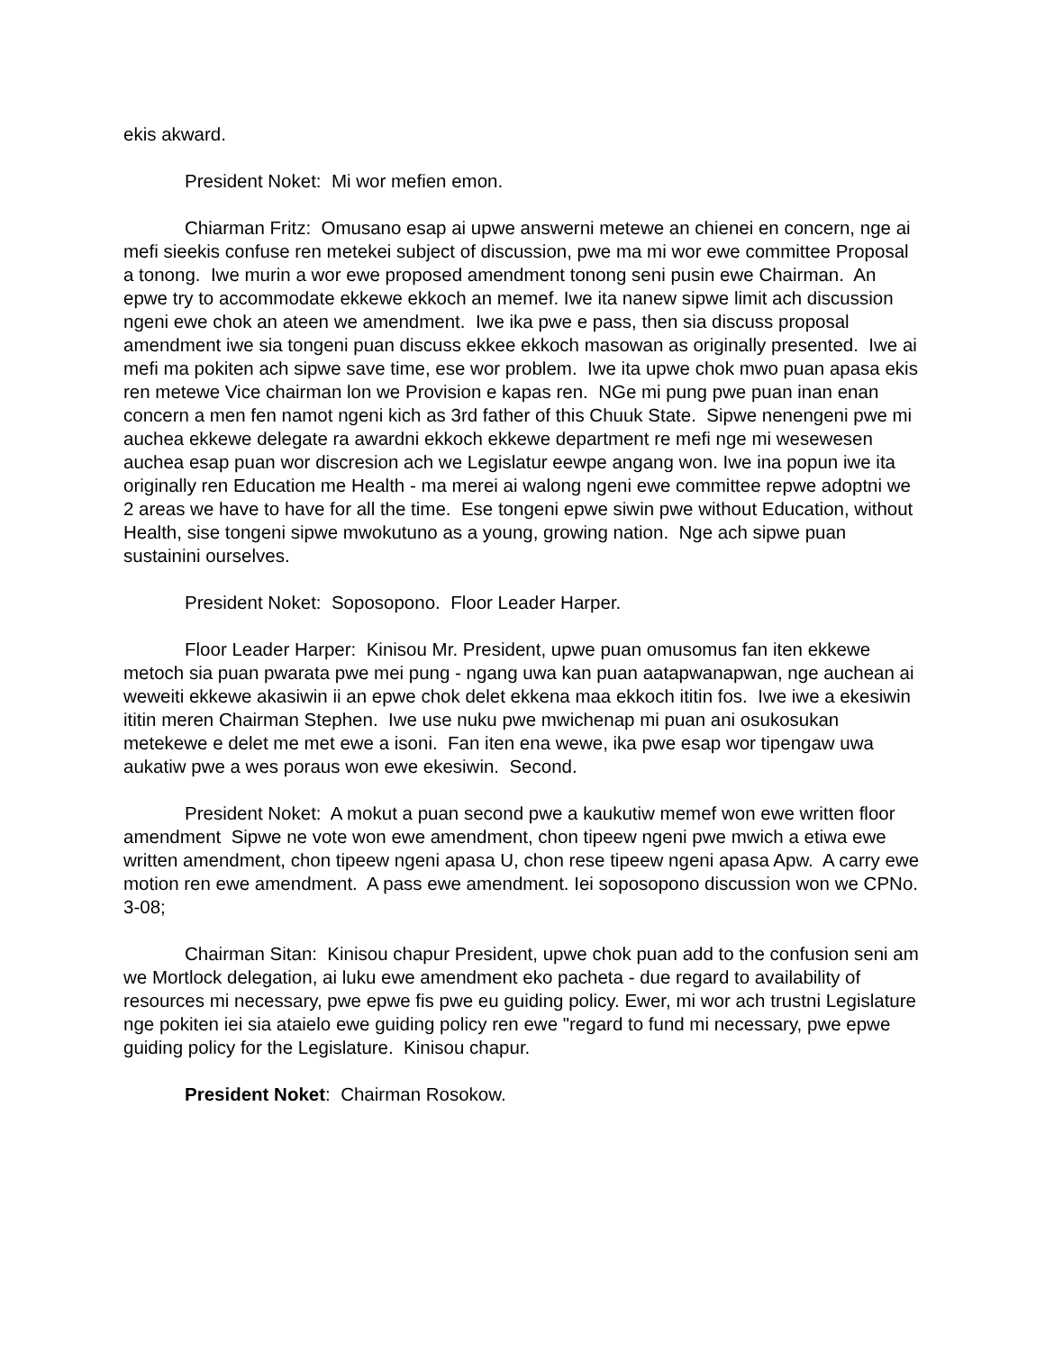ekis akward.
President Noket: Mi wor mefien emon.
Chiarman Fritz: Omusano esap ai upwe answerni metewe an chienei en concern, nge ai mefi sieekis confuse ren metekei subject of discussion, pwe ma mi wor ewe committee Proposal a tonong. Iwe murin a wor ewe proposed amendment tonong seni pusin ewe Chairman. An epwe try to accommodate ekkewe ekkoch an memef. Iwe ita nanew sipwe limit ach discussion ngeni ewe chok an ateen we amendment. Iwe ika pwe e pass, then sia discuss proposal amendment iwe sia tongeni puan discuss ekkee ekkoch masowan as originally presented. Iwe ai mefi ma pokiten ach sipwe save time, ese wor problem. Iwe ita upwe chok mwo puan apasa ekis ren metewe Vice chairman lon we Provision e kapas ren. NGe mi pung pwe puan inan enan concern a men fen namot ngeni kich as 3rd father of this Chuuk State. Sipwe nenengeni pwe mi auchea ekkewe delegate ra awardni ekkoch ekkewe department re mefi nge mi wesewesen auchea esap puan wor discresion ach we Legislatur eewpe angang won. Iwe ina popun iwe ita originally ren Education me Health - ma merei ai walong ngeni ewe committee repwe adoptni we 2 areas we have to have for all the time. Ese tongeni epwe siwin pwe without Education, without Health, sise tongeni sipwe mwokutuno as a young, growing nation. Nge ach sipwe puan sustainini ourselves.
President Noket: Soposopono. Floor Leader Harper.
Floor Leader Harper: Kinisou Mr. President, upwe puan omusomus fan iten ekkewe metoch sia puan pwarata pwe mei pung - ngang uwa kan puan aatapwanapwan, nge auchean ai weweiti ekkewe akasiwin ii an epwe chok delet ekkena maa ekkoch ititin fos. Iwe iwe a ekesiwin ititin meren Chairman Stephen. Iwe use nuku pwe mwichenap mi puan ani osukosukan metekewe e delet me met ewe a isoni. Fan iten ena wewe, ika pwe esap wor tipengaw uwa aukatiw pwe a wes poraus won ewe ekesiwin. Second.
President Noket: A mokut a puan second pwe a kaukutiw memef won ewe written floor amendment Sipwe ne vote won ewe amendment, chon tipeew ngeni pwe mwich a etiwa ewe written amendment, chon tipeew ngeni apasa U, chon rese tipeew ngeni apasa Apw. A carry ewe motion ren ewe amendment. A pass ewe amendment. Iei soposopono discussion won we CPNo. 3-08;
Chairman Sitan: Kinisou chapur President, upwe chok puan add to the confusion seni am we Mortlock delegation, ai luku ewe amendment eko pacheta - due regard to availability of resources mi necessary, pwe epwe fis pwe eu guiding policy. Ewer, mi wor ach trustni Legislature nge pokiten iei sia ataielo ewe guiding policy ren ewe "regard to fund mi necessary, pwe epwe guiding policy for the Legislature. Kinisou chapur.
President Noket: Chairman Rosokow.